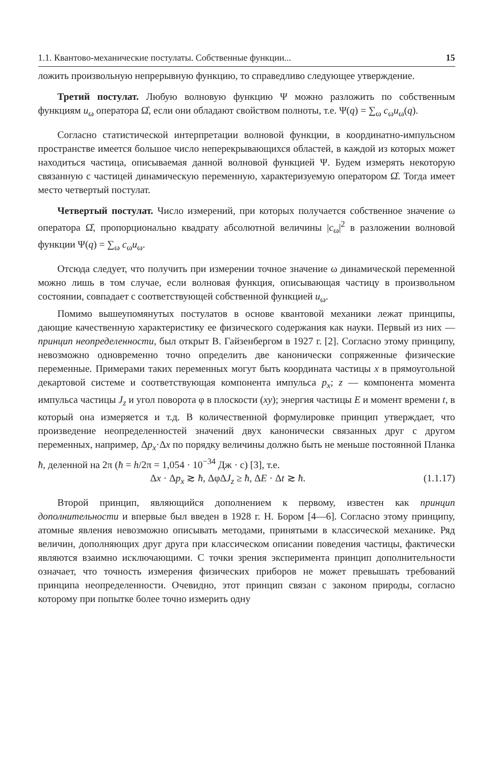1.1. Квантово-механические постулаты. Собственные функции... 15
ложить произвольную непрерывную функцию, то справедливо следующее утверждение.
Третий постулат. Любую волновую функцию Ψ можно разложить по собственным функциям u<sub>ω</sub> оператора Ω̂, если они обладают свойством полноты, т.е. Ψ(q) = ∑<sub>ω</sub> c<sub>ω</sub>u<sub>ω</sub>(q).
Согласно статистической интерпретации волновой функции, в координатно-импульсном пространстве имеется большое число неперекрывающихся областей, в каждой из которых может находиться частица, описываемая данной волновой функцией Ψ. Будем измерять некоторую связанную с частицей динамическую переменную, характеризуемую оператором Ω̂. Тогда имеет место четвертый постулат.
Четвертый постулат. Число измерений, при которых получается собственное значение ω оператора Ω̂, пропорционально квадрату абсолютной величины |c<sub>ω</sub>|<sup>2</sup> в разложении волновой функции Ψ(q) = ∑<sub>ω</sub> c<sub>ω</sub>u<sub>ω</sub>.
Отсюда следует, что получить при измерении точное значение ω динамической переменной можно лишь в том случае, если волновая функция, описывающая частицу в произвольном состоянии, совпадает с соответствующей собственной функцией u<sub>ω</sub>.
Помимо вышеупомянутых постулатов в основе квантовой механики лежат принципы, дающие качественную характеристику ее физического содержания как науки. Первый из них — принцип неопределенности, был открыт В. Гайзенбергом в 1927 г. [2]. Согласно этому принципу, невозможно одновременно точно определить две канонически сопряженные физические переменные. Примерами таких переменных могут быть координата частицы x в прямоугольной декартовой системе и соответствующая компонента импульса p<sub>x</sub>; z — компонента момента импульса частицы J<sub>z</sub> и угол поворота φ в плоскости (xy); энергия частицы E и момент времени t, в который она измеряется и т.д. В количественной формулировке принцип утверждает, что произведение неопределенностей значений двух канонически связанных друг с другом переменных, например, Δp<sub>x</sub>·Δx по порядку величины должно быть не меньше постоянной Планка ħ, деленной на 2π (ħ = h/2π = 1,054 · 10<sup>−34</sup> Дж · с) [3], т.е.
Δx · Δp<sub>x</sub> ≳ ħ, ΔφΔJ<sub>z</sub> ≥ ħ, ΔE · Δt ≳ ħ. (1.1.17)
Второй принцип, являющийся дополнением к первому, известен как принцип дополнительности и впервые был введен в 1928 г. Н. Бором [4—6]. Согласно этому принципу, атомные явления невозможно описывать методами, принятыми в классической механике. Ряд величин, дополняющих друг друга при классическом описании поведения частицы, фактически являются взаимно исключающими. С точки зрения эксперимента принцип дополнительности означает, что точность измерения физических приборов не может превышать требований принципа неопределенности. Очевидно, этот принцип связан с законом природы, согласно которому при попытке более точно измерить одну